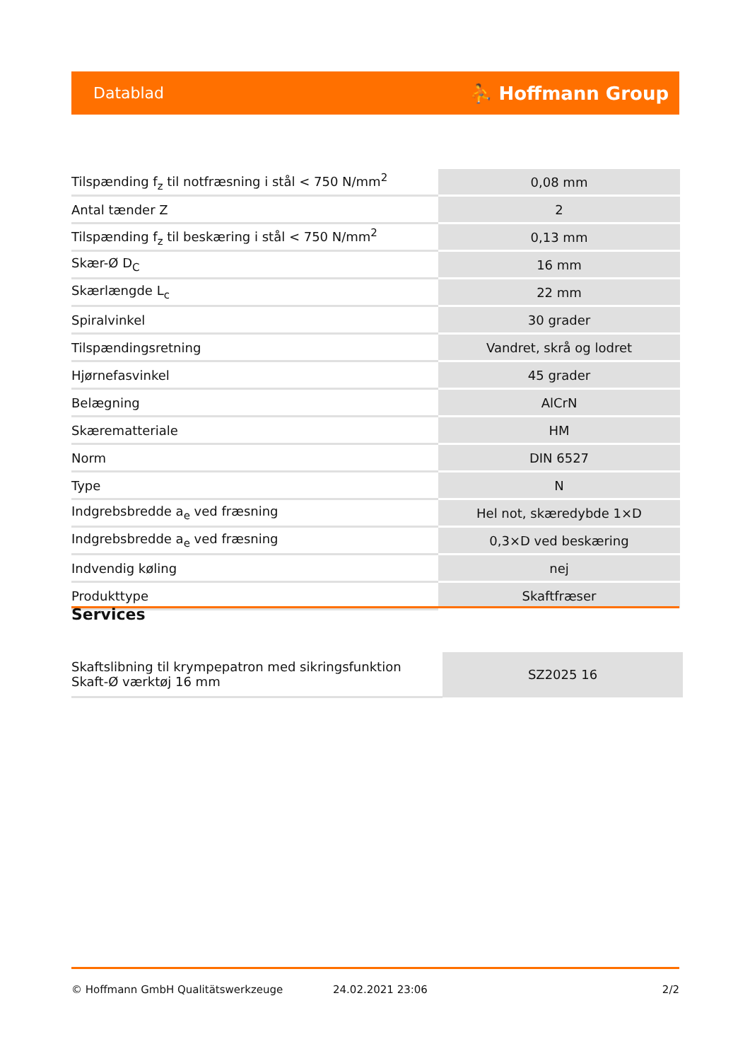Datablad ⛹ Hoffmann Group
| Tilspænding f<sub>z</sub> til notfræsning i stål < 750 N/mm<sup>2</sup> | 0,08 mm |
| Antal tænder Z | 2 |
| Tilspænding f<sub>z</sub> til beskæring i stål < 750 N/mm<sup>2</sup> | 0,13 mm |
| Skær-Ø D<sub>C</sub> | 16 mm |
| Skærlængde L<sub>c</sub> | 22 mm |
| Spiralvinkel | 30 grader |
| Tilspændingsretning | Vandret, skrå og lodret |
| Hjørnefasvinkel | 45 grader |
| Belægning | AlCrN |
| Skærematteriale | HM |
| Norm | DIN 6527 |
| Type | N |
| Indgrebsbredde a<sub>e</sub> ved fræsning | Hel not, skæredybde 1×D |
| Indgrebsbredde a<sub>e</sub> ved fræsning | 0,3×D ved beskæring |
| Indvendig køling | nej |
| Produkttype | Skaftfræser |
Services
| Skaftslibning til krympepatron med sikringsfunktion Skaft-Ø værktøj 16 mm | SZ2025 16 |
© Hoffmann GmbH Qualitätswerkzeuge 24.02.2021 23:06 2/2